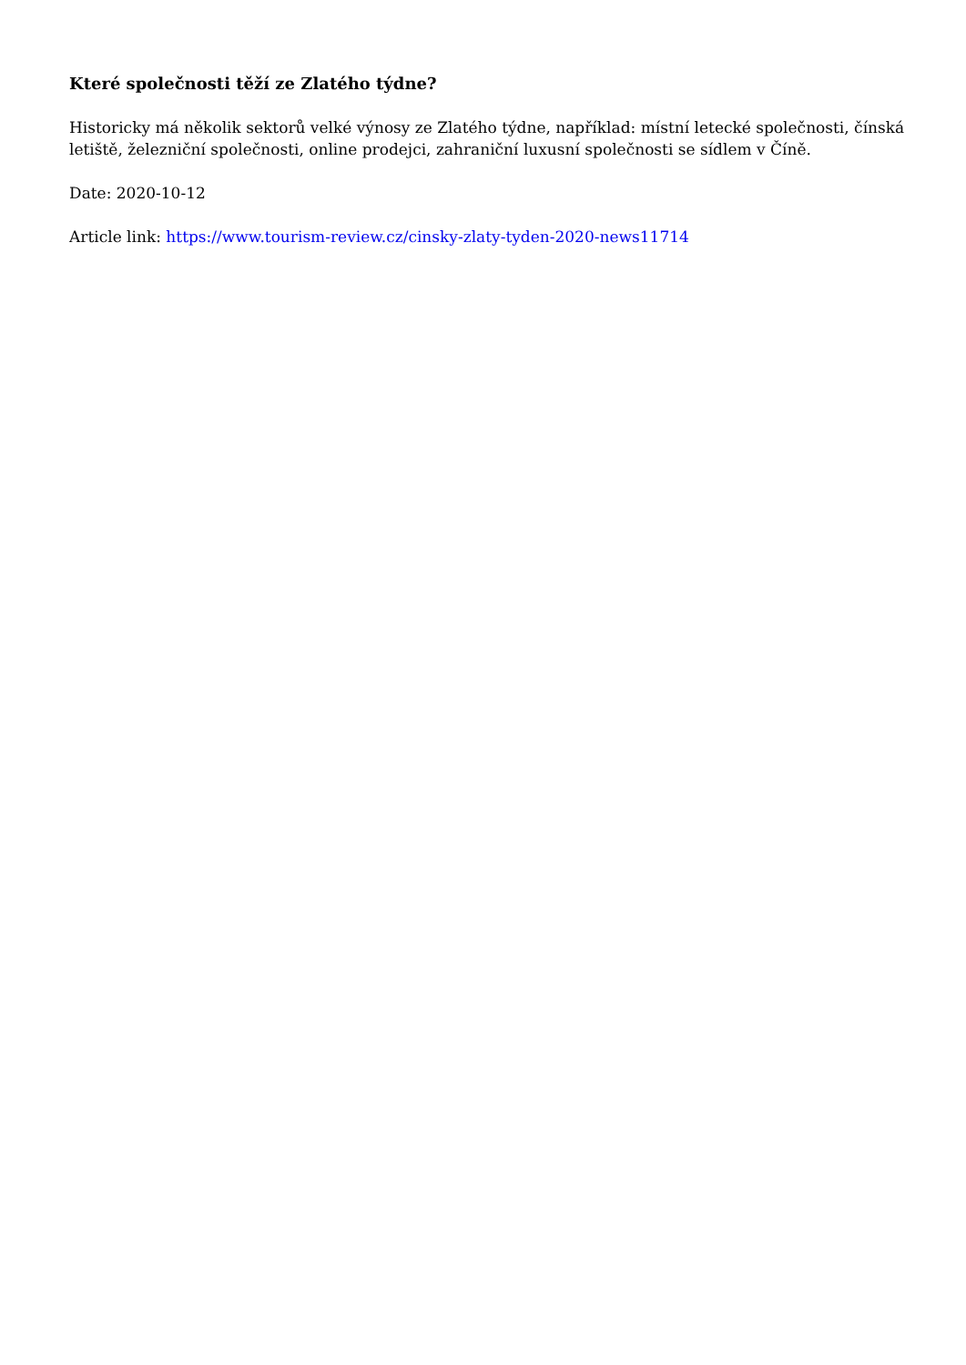Které společnosti těží ze Zlatého týdne?
Historicky má několik sektorů velké výnosy ze Zlatého týdne, například: místní letecké společnosti, čínská letiště, železniční společnosti, online prodejci, zahraniční luxusní společnosti se sídlem v Číně.
Date: 2020-10-12
Article link: https://www.tourism-review.cz/cinsky-zlaty-tyden-2020-news11714